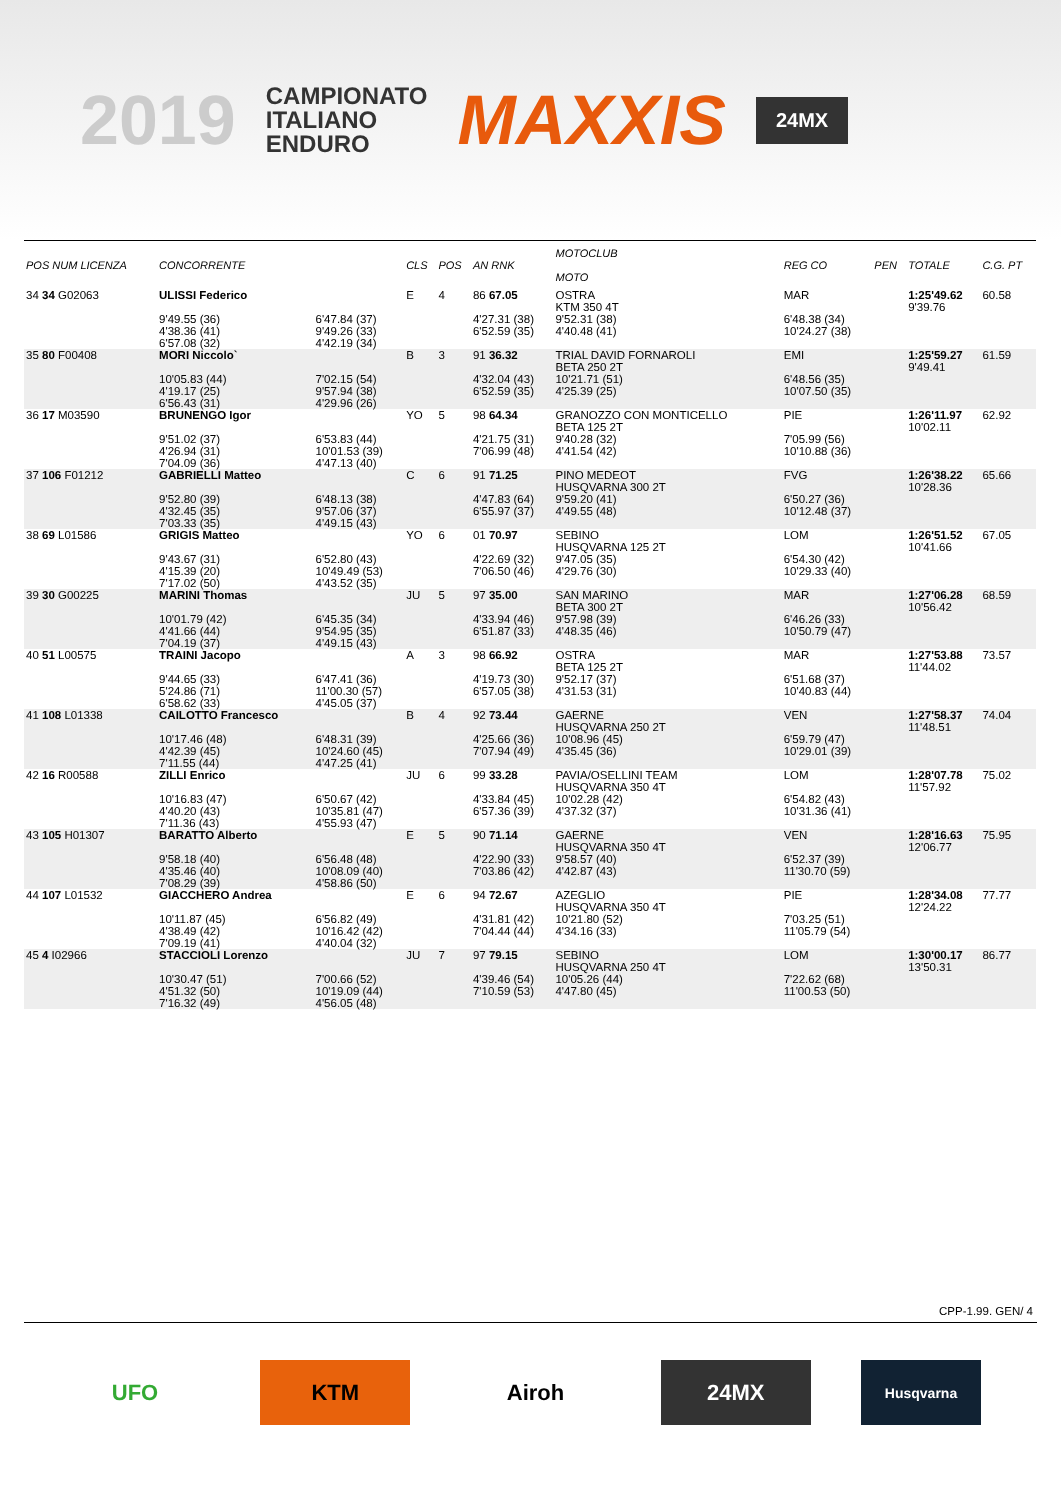2019
CAMPIONATO
ITALIANO
ENDURO
MAXXIS
24MX
| POS NUM LICENZA | CONCORRENTE | | CLS | POS | AN RNK | MOTOCLUB MOTO | | REG CO | PEN | TOTALE | C.G. PT |
| --- | --- | --- | --- | --- | --- | --- | --- | --- | --- | --- | --- |
| 34 34 G02063 | ULISSI Federico | | E | 4 | 86 67.05 | OSTRA KTM 350 4T | | MAR | | 1:25'49.62 9'39.76 | 60.58 |
| | 9'49.55 (36) 4'38.36 (41) 6'57.08 (32) | 6'47.84 (37) 9'49.26 (33) 4'42.19 (34) | | | 4'27.31 (38) 6'52.59 (35) | 9'52.31 (38) 4'40.48 (41) | | 6'48.38 (34) 10'24.27 (38) | | | |
| 35 80 F00408 | MORI Niccolo` | | B | 3 | 91 36.32 | TRIAL DAVID FORNAROLI BETA 250 2T | | EMI | | 1:25'59.27 9'49.41 | 61.59 |
| | 10'05.83 (44) 4'19.17 (25) 6'56.43 (31) | 7'02.15 (54) 9'57.94 (38) 4'29.96 (26) | | | 4'32.04 (43) 6'52.59 (35) | 10'21.71 (51) 4'25.39 (25) | | 6'48.56 (35) 10'07.50 (35) | | | |
| 36 17 M03590 | BRUNENGO Igor | | YO | 5 | 98 64.34 | GRANOZZO CON MONTICELLO BETA 125 2T | | PIE | | 1:26'11.97 10'02.11 | 62.92 |
| | 9'51.02 (37) 4'26.94 (31) 7'04.09 (36) | 6'53.83 (44) 10'01.53 (39) 4'47.13 (40) | | | 4'21.75 (31) 7'06.99 (48) | 9'40.28 (32) 4'41.54 (42) | | 7'05.99 (56) 10'10.88 (36) | | | |
| 37 106 F01212 | GABRIELLI Matteo | | C | 6 | 91 71.25 | PINO MEDEOT HUSQVARNA 300 2T | | FVG | | 1:26'38.22 10'28.36 | 65.66 |
| | 9'52.80 (39) 4'32.45 (35) 7'03.33 (35) | 6'48.13 (38) 9'57.06 (37) 4'49.15 (43) | | | 4'47.83 (64) 6'55.97 (37) | 9'59.20 (41) 4'49.55 (48) | | 6'50.27 (36) 10'12.48 (37) | | | |
| 38 69 L01586 | GRIGIS Matteo | | YO | 6 | 01 70.97 | SEBINO HUSQVARNA 125 2T | | LOM | | 1:26'51.52 10'41.66 | 67.05 |
| | 9'43.67 (31) 4'15.39 (20) 7'17.02 (50) | 6'52.80 (43) 10'49.49 (53) 4'43.52 (35) | | | 4'22.69 (32) 7'06.50 (46) | 9'47.05 (35) 4'29.76 (30) | | 6'54.30 (42) 10'29.33 (40) | | | |
| 39 30 G00225 | MARINI Thomas | | JU | 5 | 97 35.00 | SAN MARINO BETA 300 2T | | MAR | | 1:27'06.28 10'56.42 | 68.59 |
| | 10'01.79 (42) 4'41.66 (44) 7'04.19 (37) | 6'45.35 (34) 9'54.95 (35) 4'49.15 (43) | | | 4'33.94 (46) 6'51.87 (33) | 9'57.98 (39) 4'48.35 (46) | | 6'46.26 (33) 10'50.79 (47) | | | |
| 40 51 L00575 | TRAINI Jacopo | | A | 3 | 98 66.92 | OSTRA BETA 125 2T | | MAR | | 1:27'53.88 11'44.02 | 73.57 |
| | 9'44.65 (33) 5'24.86 (71) 6'58.62 (33) | 6'47.41 (36) 11'00.30 (57) 4'45.05 (37) | | | 4'19.73 (30) 6'57.05 (38) | 9'52.17 (37) 4'31.53 (31) | | 6'51.68 (37) 10'40.83 (44) | | | |
| 41 108 L01338 | CAILOTTO Francesco | | B | 4 | 92 73.44 | GAERNE HUSQVARNA 250 2T | | VEN | | 1:27'58.37 11'48.51 | 74.04 |
| | 10'17.46 (48) 4'42.39 (45) 7'11.55 (44) | 6'48.31 (39) 10'24.60 (45) 4'47.25 (41) | | | 4'25.66 (36) 7'07.94 (49) | 10'08.96 (45) 4'35.45 (36) | | 6'59.79 (47) 10'29.01 (39) | | | |
| 42 16 R00588 | ZILLI Enrico | | JU | 6 | 99 33.28 | PAVIA/OSELLINI TEAM HUSQVARNA 350 4T | | LOM | | 1:28'07.78 11'57.92 | 75.02 |
| | 10'16.83 (47) 4'40.20 (43) 7'11.36 (43) | 6'50.67 (42) 10'35.81 (47) 4'55.93 (47) | | | 4'33.84 (45) 6'57.36 (39) | 10'02.28 (42) 4'37.32 (37) | | 6'54.82 (43) 10'31.36 (41) | | | |
| 43 105 H01307 | BARATTO Alberto | | E | 5 | 90 71.14 | GAERNE HUSQVARNA 350 4T | | VEN | | 1:28'16.63 12'06.77 | 75.95 |
| | 9'58.18 (40) 4'35.46 (40) 7'08.29 (39) | 6'56.48 (48) 10'08.09 (40) 4'58.86 (50) | | | 4'22.90 (33) 7'03.86 (42) | 9'58.57 (40) 4'42.87 (43) | | 6'52.37 (39) 11'30.70 (59) | | | |
| 44 107 L01532 | GIACCHERO Andrea | | E | 6 | 94 72.67 | AZEGLIO HUSQVARNA 350 4T | | PIE | | 1:28'34.08 12'24.22 | 77.77 |
| | 10'11.87 (45) 4'38.49 (42) 7'09.19 (41) | 6'56.82 (49) 10'16.42 (42) 4'40.04 (32) | | | 4'31.81 (42) 7'04.44 (44) | 10'21.80 (52) 4'34.16 (33) | | 7'03.25 (51) 11'05.79 (54) | | | |
| 45 4 I02966 | STACCIOLI Lorenzo | | JU | 7 | 97 79.15 | SEBINO HUSQVARNA 250 4T | | LOM | | 1:30'00.17 13'50.31 | 86.77 |
| | 10'30.47 (51) 4'51.32 (50) 7'16.32 (49) | 7'00.66 (52) 10'19.09 (44) 4'56.05 (48) | | | 4'39.46 (54) 7'10.59 (53) | 10'05.26 (44) 4'47.80 (45) | | 7'22.62 (68) 11'00.53 (50) | | | |
CPP-1.99. GEN/ 4
UFO KTM Airoh 24MX
Husqvarna